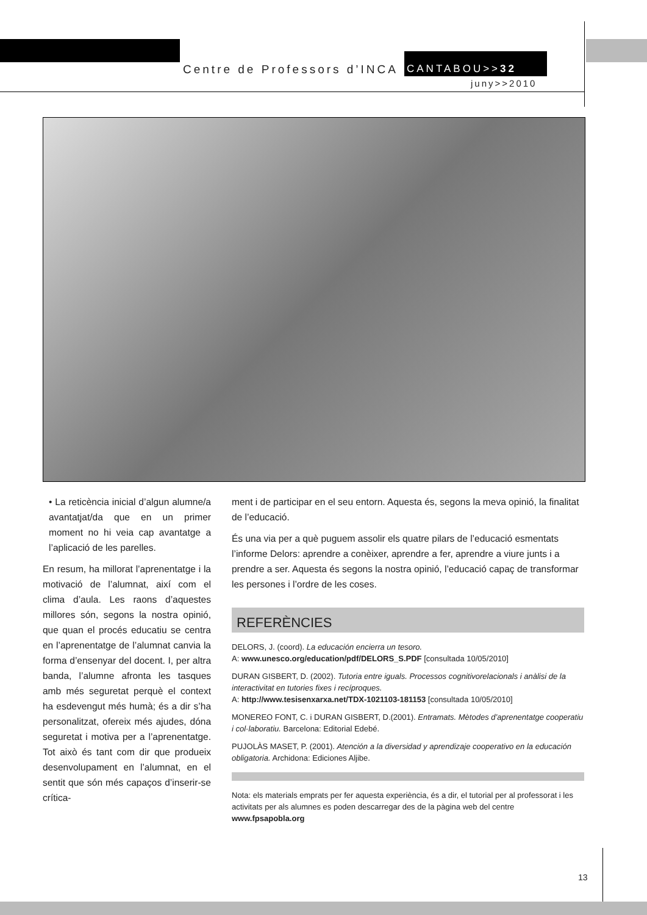Centre de Professors d’INCA CANTABOU>>32
juny>>2010
• La reticència inicial d’algun alumne/a avantatjat/da que en un primer moment no hi veia cap avantatge a l’aplicació de les parelles.
En resum, ha millorat l’aprenentatge i la motivació de l’alumnat, així com el clima d’aula. Les raons d’aquestes millores són, segons la nostra opinió, que quan el procés educatiu se centra en l’aprenentatge de l’alumnat canvia la forma d’ensenyar del docent. I, per altra banda, l’alumne afronta les tasques amb més seguretat perquè el context ha esdevengut més humà; és a dir s’ha personalitzat, ofereix més ajudes, dóna seguretat i motiva per a l’aprenentatge. Tot això és tant com dir que produeix desenvolupament en l’alumnat, en el sentit que són més capaços d’inserir-se crítica-
ment i de participar en el seu entorn. Aquesta és, segons la meva opinió, la finalitat de l’educació.
És una via per a què puguem assolir els quatre pilars de l’educació esmentats l’informe Delors: aprendre a conèixer, aprendre a fer, aprendre a viure junts i a prendre a ser. Aquesta és segons la nostra opinió, l’educació capaç de transformar les persones i l’ordre de les coses.
REFERÈNCIES
DELORS, J. (coord). La educación encierra un tesoro.
A: www.unesco.org/education/pdf/DELORS_S.PDF [consultada 10/05/2010]
DURAN GISBERT, D. (2002). Tutoria entre iguals. Processos cognitivorelacionals i anàlisi de la interactivitat en tutories fixes i recíproques.
A: http://www.tesisenxarxa.net/TDX-1021103-181153 [consultada 10/05/2010]
MONEREO FONT, C. i DURAN GISBERT, D.(2001). Entramats. Mètodes d’aprenentatge cooperatiu i col·laboratiu. Barcelona: Editorial Edebé.
PUJOLÀS MASET, P. (2001). Atención a la diversidad y aprendizaje cooperativo en la educación obligatoria. Archidona: Ediciones Aljibe.
Nota: els materials emprats per fer aquesta experiència, és a dir, el tutorial per al professorat i les activitats per als alumnes es poden descarregar des de la pàgina web del centre www.fpsapobla.org
13